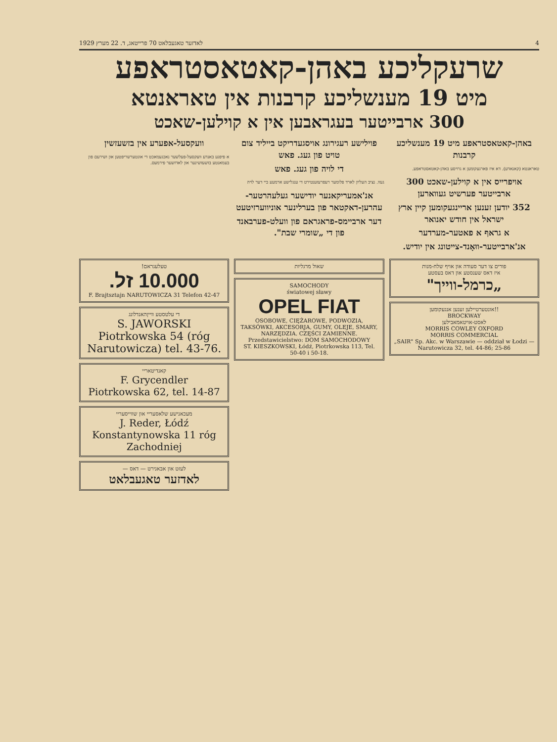4 לאדזער טאגעבלאט 70 פרייטאג, ד. 22 מערץ 1929
שרעקליכע באהן-קאטאסטראפע
מיט 19 מענשליכע קרבנות אין טאראנטא
300 ארבייטער בעגראבען אין א קוילען-שאכט
באהן-קאטאסטראפע מיט 19 מענשליכע קרבנות
טאראנטא (קאנאדע). דא איז פארגעקומען א גרויסע באהן-קאטאסטראפע.
אויפרייס אין א קוילען-שאכט 300 ארבייטער פערשיט געווארען
352 יודען זענען אריינגעקומען קיין ארץ ישראל אין חודש יאנואר
א גראף א פאטער-מערדער
אנ'ארבייטער-ווּאָנד-צייטונג אין יודיש.
פוילישע רעגירונג אויסגעדריקט בייליד צום טויט פון געג. פאש
די לויה פון געג. פאש
געוו. נציב העליון לארד פלומער רעפרעזענטירט די ענגלישע ארמעע ביי דער לויה
אנ'אמעריקאנער יודישער געלעהרטער-עהרען-דאקטאר פון בערלינער אוניווערזיטעט
דער ארביימס-פראגראם פון וועלט-פערבאנד פון די „שומרי שבת".
וועקסעל-אפערע אין בזשעזשין
א פיפגע באנדע וועקסעל-פעלשער נאכגעמאכט די אונטערשריפטען און ושירעם פון בעמאנטע בזשעזשינער און לאדזשער פירמעס.
פורים צו דער סעודה און אויף שלח-מנות
איז דאס שענסטע און דאס בעסטע
„כרמל-ווייך"
אונטערטיילען זענען אנגעקומען!!
BROCKWAY
לאסט-אויטאמאבילען
MORRIS COWLEY OXFORD
MORRIS COMMERCIAL
„SAIR" Sp. Akc. w Warszawie — oddział w Łodzi —
Narutowicza 32, tel. 44-86; 25-86
שאול מרגליות
SAMOCHODY
światowej sławy
OPEL FIAT
OSOBOWE, CIĘŻAROWE, PODWOZIA, TAKSÓWKI, AKCESORJA, GUMY, OLEJE, SMARY, NARZĘDZIA. CZĘŚCI ZAMIENNE.
Przedstawicielstwo: DOM SAMOCHODOWY
ST. KIESZKOWSKI, Łódź, Piotrkowska 113, Tel. 50-40 i 50-18.
טעלעגראם!
10.000 זל.
F. Brajtsztajn NARUTOWICZA 31 Telefon 42-47
די עלטסטע ווייןהאנדלונג
S. JAWORSKI
Piotrkowska 54 (róg Narutowicza) tel. 43-76.
קאנדיטאריי
F. Grycendler
Piotrkowska 62, tel. 14-87
מעכאנישע שלאסעריי און שווייסעריי
J. Reder, Łódź
Konstantynowska 11 róg Zachodniej
לעזט און אבאנירט — דאס —
לאדזער טאגעבלאט